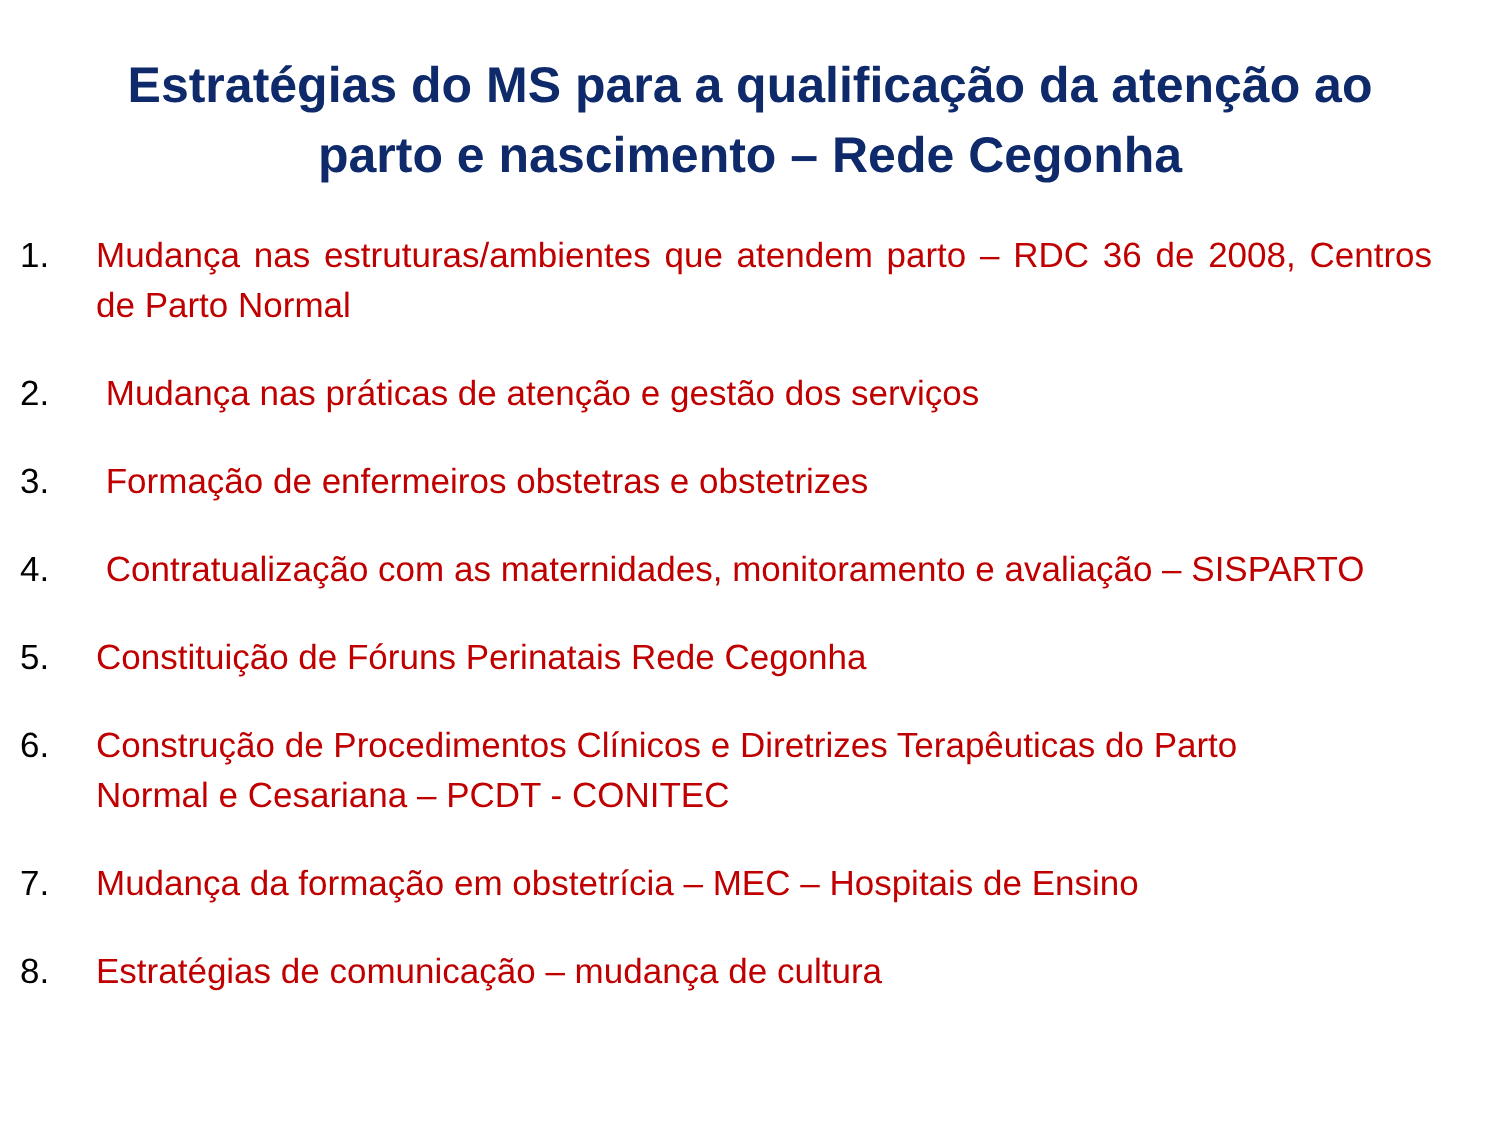Estratégias do MS para a qualificação da atenção ao
parto e nascimento – Rede Cegonha
1. Mudança nas estruturas/ambientes que atendem parto – RDC 36 de 2008, Centros de Parto Normal
2. Mudança nas práticas de atenção e gestão dos serviços
3. Formação de enfermeiros obstetras e obstetrizes
4. Contratualização com as maternidades, monitoramento e avaliação – SISPARTO
5. Constituição de Fóruns Perinatais Rede Cegonha
6. Construção de Procedimentos Clínicos e Diretrizes Terapêuticas do Parto
Normal e Cesariana – PCDT - CONITEC
7. Mudança da formação em obstetrícia – MEC – Hospitais de Ensino
8. Estratégias de comunicação – mudança de cultura